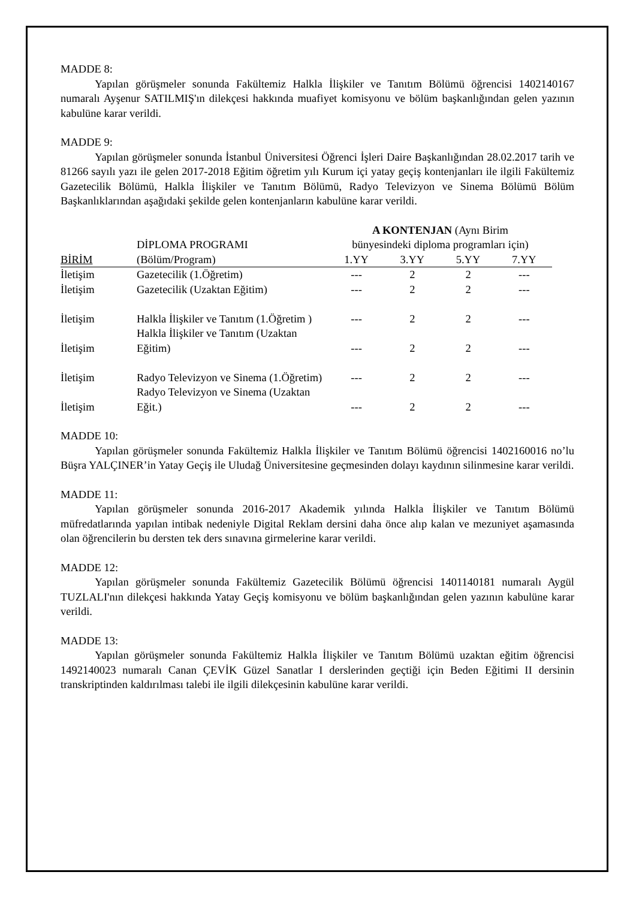MADDE 8:
Yapılan görüşmeler sonunda Fakültemiz Halkla İlişkiler ve Tanıtım Bölümü öğrencisi 1402140167 numaralı Ayşenur SATILMIŞ'ın dilekçesi hakkında muafiyet komisyonu ve bölüm başkanlığından gelen yazının kabulüne karar verildi.
MADDE 9:
Yapılan görüşmeler sonunda İstanbul Üniversitesi Öğrenci İşleri Daire Başkanlığından 28.02.2017 tarih ve 81266 sayılı yazı ile gelen 2017-2018 Eğitim öğretim yılı Kurum içi yatay geçiş kontenjanları ile ilgili Fakültemiz Gazetecilik Bölümü, Halkla İlişkiler ve Tanıtım Bölümü, Radyo Televizyon ve Sinema Bölümü Bölüm Başkanlıklarından aşağıdaki şekilde gelen kontenjanların kabulüne karar verildi.
| | | A KONTENJAN (Aynı Birim | | | |
| | DİPLOMA PROGRAMI | bünyesindeki diploma programları için) | | | |
| BİRİM | (Bölüm/Program) | 1.YY | 3.YY | 5.YY | 7.YY |
| İletişim | Gazetecilik (1.Öğretim) | --- | 2 | 2 | --- |
| İletişim | Gazetecilik (Uzaktan Eğitim) | --- | 2 | 2 | --- |
| İletişim | Halkla İlişkiler ve Tanıtım (1.Öğretim ) | --- | 2 | 2 | --- |
| İletişim | Halkla İlişkiler ve Tanıtım (Uzaktan Eğitim) | --- | 2 | 2 | --- |
| İletişim | Radyo Televizyon ve Sinema (1.Öğretim) | --- | 2 | 2 | --- |
| İletişim | Radyo Televizyon ve Sinema (Uzaktan Eğit.) | --- | 2 | 2 | --- |
MADDE 10:
Yapılan görüşmeler sonunda Fakültemiz Halkla İlişkiler ve Tanıtım Bölümü öğrencisi 1402160016 no’lu Büşra YALÇINER’in Yatay Geçiş ile Uludağ Üniversitesine geçmesinden dolayı kaydının silinmesine karar verildi.
MADDE 11:
Yapılan görüşmeler sonunda 2016-2017 Akademik yılında Halkla İlişkiler ve Tanıtım Bölümü müfredatlarında yapılan intibak nedeniyle Digital Reklam dersini daha önce alıp kalan ve mezuniyet aşamasında olan öğrencilerin bu dersten tek ders sınavına girmelerine karar verildi.
MADDE 12:
Yapılan görüşmeler sonunda Fakültemiz Gazetecilik Bölümü öğrencisi 1401140181 numaralı Aygül TUZLALI'nın dilekçesi hakkında Yatay Geçiş komisyonu ve bölüm başkanlığından gelen yazının kabulüne karar verildi.
MADDE 13:
Yapılan görüşmeler sonunda Fakültemiz Halkla İlişkiler ve Tanıtım Bölümü uzaktan eğitim öğrencisi 1492140023 numaralı Canan ÇEVİK Güzel Sanatlar I derslerinden geçtiği için Beden Eğitimi II dersinin transkriptinden kaldırılması talebi ile ilgili dilekçesinin kabulüne karar verildi.